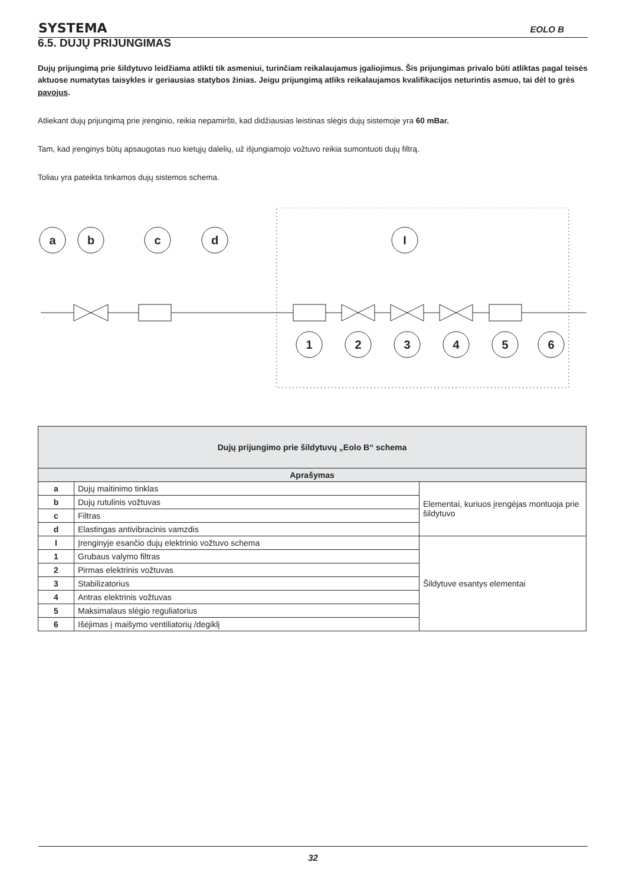SYSTEMA EOLO B
6.5. DUJŲ PRIJUNGIMAS
Dujų prijungimą prie šildytuvo leidžiama atlikti tik asmeniui, turinčiam reikalaujamus įgaliojimus. Šis prijungimas privalo būti atliktas pagal teisės aktuose numatytas taisykles ir geriausias statybos žinias. Jeigu prijungimą atliks reikalaujamos kvalifikacijos neturintis asmuo, tai dėl to grės pavojus.
Atliekant dujų prijungimą prie įrenginio, reikia nepamiršti, kad didžiausias leistinas slėgis dujų sistemoje yra 60 mBar.
Tam, kad įrenginys būtų apsaugotas nuo kietųjų dalelių, už išjungiamojo vožtuvo reikia sumontuoti dujų filtrą.
Toliau yra pateikta tinkamos dujų sistemos schema.
a
b
c
d
I
1
2
3
4
5
6
| Dujų prijungimo prie šildytuvų „Eolo B“ schema | | |
| --- | --- | --- |
| Aprašymas | | |
| a | Dujų maitinimo tinklas | Elementai, kuriuos įrengėjas montuoja prie šildytuvo |
| b | Dujų rutulinis vožtuvas | |
| c | Filtras | |
| d | Elastingas antivibracinis vamzdis | |
| I | Įrenginyje esančio dujų elektrinio vožtuvo schema | Šildytuve esantys elementai |
| 1 | Grubaus valymo filtras | |
| 2 | Pirmas elektrinis vožtuvas | |
| 3 | Stabilizatorius | |
| 4 | Antras elektrinis vožtuvas | |
| 5 | Maksimalaus slėgio reguliatorius | |
| 6 | Išėjimas į maišymo ventiliatorių /degiklį | |
32